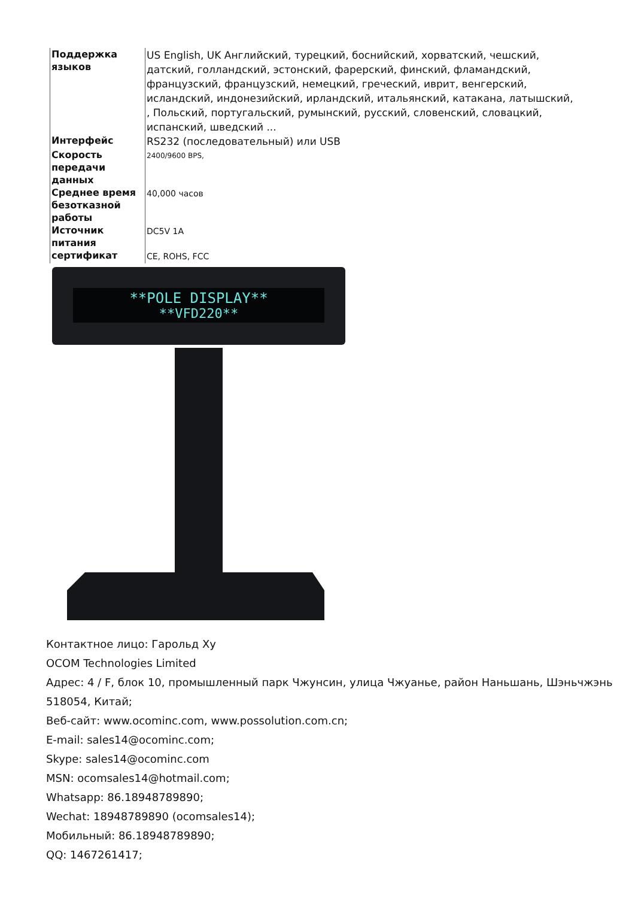| Поддержка языков | US English, UK Английский, турецкий, боснийский, хорватский, чешский, датский, голландский, эстонский, фарерский, финский, фламандский, французский, французский, немецкий, греческий, иврит, венгерский, исландский, индонезийский, ирландский, итальянский, катакана, латышский, , Польский, португальский, румынский, русский, словенский, словацкий, испанский, шведский ... |
| Интерфейс | RS232 (последовательный) или USB |
| Скорость передачи данных | 2400/9600 BPS, |
| Среднее время безотказной работы | 40,000 часов |
| Источник питания | DC5V 1A |
| сертификат | CE, ROHS, FCC |
**POLE DISPLAY**
**VFD220**
Контактное лицо: Гарольд Ху
OCOM Technologies Limited
Адрес: 4 / F, блок 10, промышленный парк Чжунсин, улица Чжуанье, район Наньшань, Шэньчжэнь 518054, Китай;
Веб-сайт: www.ocominc.com, www.possolution.com.cn;
E-mail: sales14@ocominc.com;
Skype: sales14@ocominc.com
MSN: ocomsales14@hotmail.com;
Whatsapp: 86.18948789890;
Wechat: 18948789890 (ocomsales14);
Мобильный: 86.18948789890;
QQ: 1467261417;